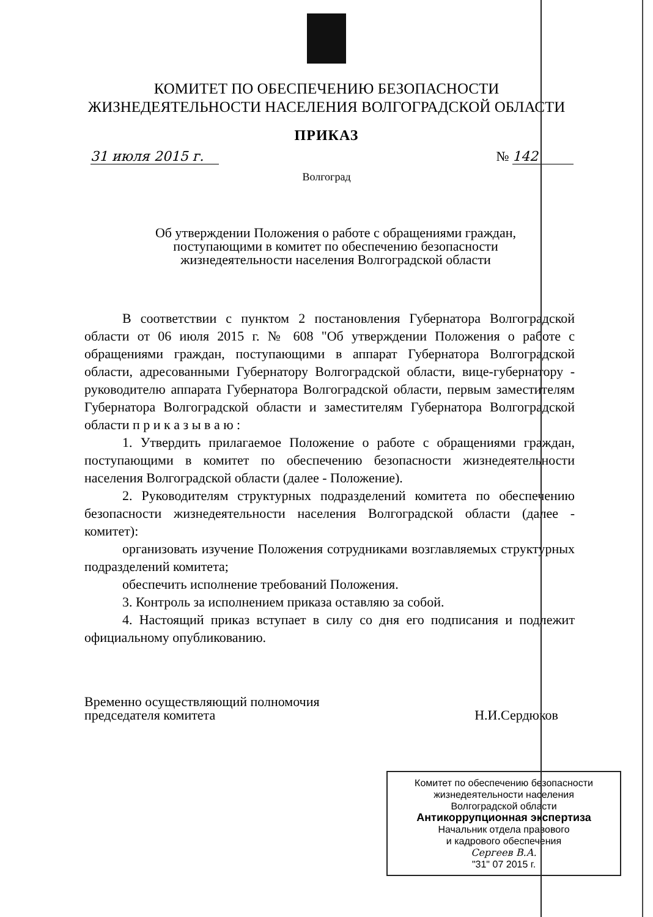КОМИТЕТ ПО ОБЕСПЕЧЕНИЮ БЕЗОПАСНОСТИ
ЖИЗНЕДЕЯТЕЛЬНОСТИ НАСЕЛЕНИЯ ВОЛГОГРАДСКОЙ ОБЛАСТИ
ПРИКАЗ
31 июля 2015 г. № 142
Волгоград
Об утверждении Положения о работе с обращениями граждан,
поступающими в комитет по обеспечению безопасности
жизнедеятельности населения Волгоградской области
В соответствии с пунктом 2 постановления Губернатора Волгоградской области от 06 июля 2015 г. № 608 "Об утверждении Положения о работе с обращениями граждан, поступающими в аппарат Губернатора Волгоградской области, адресованными Губернатору Волгоградской области, вице-губернатору - руководителю аппарата Губернатора Волгоградской области, первым заместителям Губернатора Волгоградской области и заместителям Губернатора Волгоградской области п р и к а з ы в а ю :
1. Утвердить прилагаемое Положение о работе с обращениями граждан, поступающими в комитет по обеспечению безопасности жизнедеятельности населения Волгоградской области (далее - Положение).
2. Руководителям структурных подразделений комитета по обеспечению безопасности жизнедеятельности населения Волгоградской области (далее - комитет):
организовать изучение Положения сотрудниками возглавляемых структурных подразделений комитета;
обеспечить исполнение требований Положения.
3. Контроль за исполнением приказа оставляю за собой.
4. Настоящий приказ вступает в силу со дня его подписания и подлежит официальному опубликованию.
Временно осуществляющий полномочия
председателя комитета Н.И.Сердюков
Комитет по обеспечению безопасности
жизнедеятельности населения
Волгоградской области
Антикоррупционная экспертиза
Начальник отдела правового
и кадрового обеспечения
Сергеев В.А.
"31" 07 2015 г.